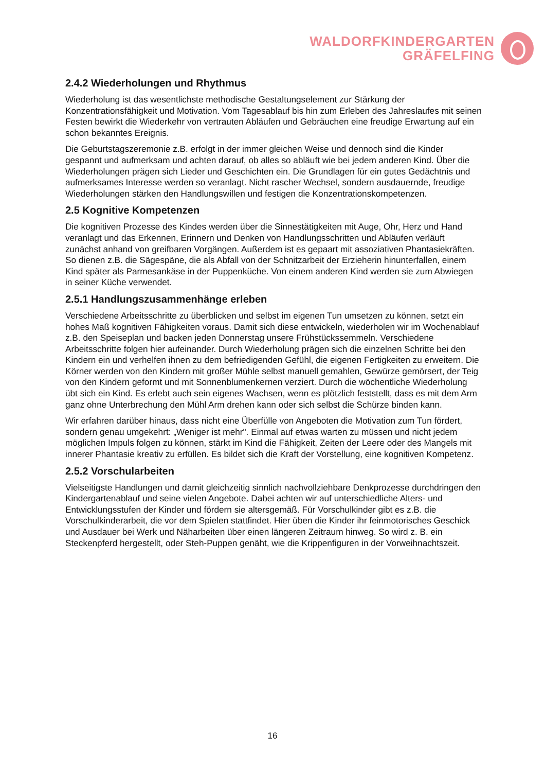WALDORFKINDERGARTEN
GRÄFELFING
2.4.2 Wiederholungen und Rhythmus
Wiederholung ist das wesentlichste methodische Gestaltungselement zur Stärkung der Konzentrationsfähigkeit und Motivation. Vom Tagesablauf bis hin zum Erleben des Jahreslaufes mit seinen Festen bewirkt die Wiederkehr von vertrauten Abläufen und Gebräuchen eine freudige Erwartung auf ein schon bekanntes Ereignis.
Die Geburtstagszeremonie z.B. erfolgt in der immer gleichen Weise und dennoch sind die Kinder gespannt und aufmerksam und achten darauf, ob alles so abläuft wie bei jedem anderen Kind. Über die Wiederholungen prägen sich Lieder und Geschichten ein. Die Grundlagen für ein gutes Gedächtnis und aufmerksames Interesse werden so veranlagt. Nicht rascher Wechsel, sondern ausdauernde, freudige Wiederholungen stärken den Handlungswillen und festigen die Konzentrationskompetenzen.
2.5 Kognitive Kompetenzen
Die kognitiven Prozesse des Kindes werden über die Sinnestätigkeiten mit Auge, Ohr, Herz und Hand veranlagt und das Erkennen, Erinnern und Denken von Handlungsschritten und Abläufen verläuft zunächst anhand von greifbaren Vorgängen. Außerdem ist es gepaart mit assoziativen Phantasiekräften. So dienen z.B. die Sägespäne, die als Abfall von der Schnitzarbeit der Erzieherin hinunterfallen, einem Kind später als Parmesankäse in der Puppenküche. Von einem anderen Kind werden sie zum Abwiegen in seiner Küche verwendet.
2.5.1 Handlungszusammenhänge erleben
Verschiedene Arbeitsschritte zu überblicken und selbst im eigenen Tun umsetzen zu können, setzt ein hohes Maß kognitiven Fähigkeiten voraus. Damit sich diese entwickeln, wiederholen wir im Wochenablauf z.B. den Speiseplan und backen jeden Donnerstag unsere Frühstückssemmeln. Verschiedene Arbeitsschritte folgen hier aufeinander. Durch Wiederholung prägen sich die einzelnen Schritte bei den Kindern ein und verhelfen ihnen zu dem befriedigenden Gefühl, die eigenen Fertigkeiten zu erweitern. Die Körner werden von den Kindern mit großer Mühle selbst manuell gemahlen, Gewürze gemörsert, der Teig von den Kindern geformt und mit Sonnenblumenkernen verziert. Durch die wöchentliche Wiederholung übt sich ein Kind. Es erlebt auch sein eigenes Wachsen, wenn es plötzlich feststellt, dass es mit dem Arm ganz ohne Unterbrechung den Mühl Arm drehen kann oder sich selbst die Schürze binden kann.
Wir erfahren darüber hinaus, dass nicht eine Überfülle von Angeboten die Motivation zum Tun fördert, sondern genau umgekehrt: „Weniger ist mehr". Einmal auf etwas warten zu müssen und nicht jedem möglichen Impuls folgen zu können, stärkt im Kind die Fähigkeit, Zeiten der Leere oder des Mangels mit innerer Phantasie kreativ zu erfüllen. Es bildet sich die Kraft der Vorstellung, eine kognitiven Kompetenz.
2.5.2 Vorschularbeiten
Vielseitigste Handlungen und damit gleichzeitig sinnlich nachvollziehbare Denkprozesse durchdringen den Kindergartenablauf und seine vielen Angebote. Dabei achten wir auf unterschiedliche Alters- und Entwicklungsstufen der Kinder und fördern sie altersgemäß. Für Vorschulkinder gibt es z.B. die Vorschulkinderarbeit, die vor dem Spielen stattfindet. Hier üben die Kinder ihr feinmotorisches Geschick und Ausdauer bei Werk und Näharbeiten über einen längeren Zeitraum hinweg. So wird z. B. ein Steckenpferd hergestellt, oder Steh-Puppen genäht, wie die Krippenfiguren in der Vorweihnachtszeit.
16